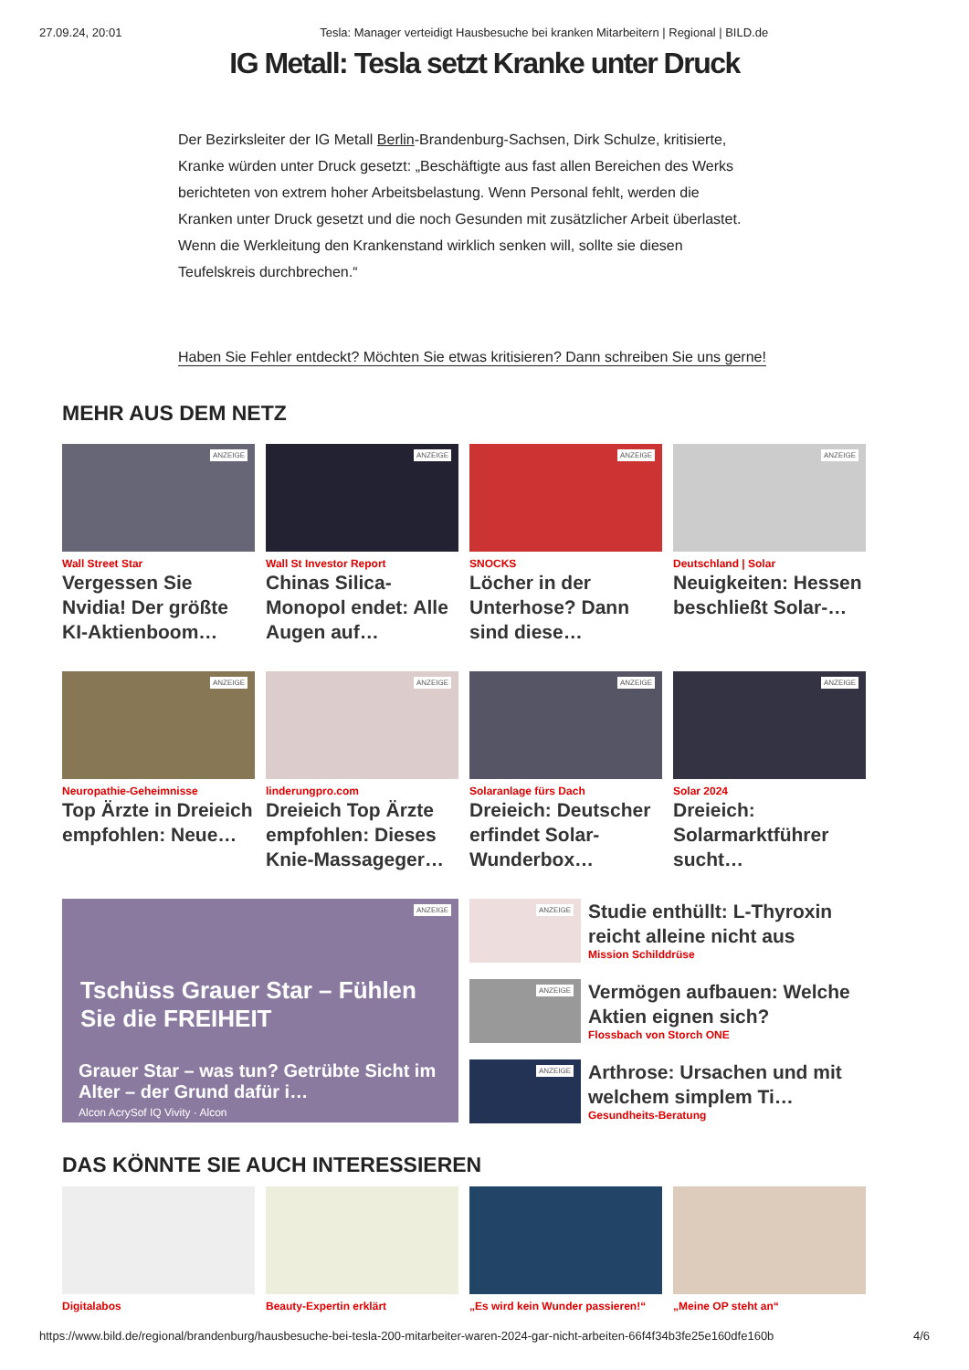27.09.24, 20:01 Tesla: Manager verteidigt Hausbesuche bei kranken Mitarbeitern | Regional | BILD.de
IG Metall: Tesla setzt Kranke unter Druck
Der Bezirksleiter der IG Metall Berlin-Brandenburg-Sachsen, Dirk Schulze, kritisierte, Kranke würden unter Druck gesetzt: „Beschäftigte aus fast allen Bereichen des Werks berichteten von extrem hoher Arbeitsbelastung. Wenn Personal fehlt, werden die Kranken unter Druck gesetzt und die noch Gesunden mit zusätzlicher Arbeit überlastet. Wenn die Werkleitung den Krankenstand wirklich senken will, sollte sie diesen Teufelskreis durchbrechen.“
Haben Sie Fehler entdeckt? Möchten Sie etwas kritisieren? Dann schreiben Sie uns gerne!
MEHR AUS DEM NETZ
ANZEIGE
Wall Street Star
Vergessen Sie Nvidia! Der größte KI-Aktienboom…
ANZEIGE
Wall St Investor Report
Chinas Silica-Monopol endet: Alle Augen auf…
ANZEIGE
SNOCKS
Löcher in der Unterhose? Dann sind diese…
ANZEIGE
Deutschland | Solar
Neuigkeiten: Hessen beschließt Solar-…
ANZEIGE
Neuropathie-Geheimnisse
Top Ärzte in Dreieich empfohlen: Neue…
ANZEIGE
linderungpro.com
Dreieich Top Ärzte empfohlen: Dieses Knie-Massageger…
ANZEIGE
Solaranlage fürs Dach
Dreieich: Deutscher erfindet Solar-Wunderbox…
ANZEIGE
Solar 2024
Dreieich: Solarmarktführer sucht…
ANZEIGE
Tschüss Grauer Star – Fühlen Sie die FREIHEIT
Grauer Star – was tun? Getrübte Sicht im Alter – der Grund dafür i…
Alcon AcrySof IQ Vivity · Alcon
ANZEIGE
Studie enthüllt: L-Thyroxin reicht alleine nicht aus
Mission Schilddrüse
ANZEIGE
Vermögen aufbauen: Welche Aktien eignen sich?
Flossbach von Storch ONE
ANZEIGE
Arthrose: Ursachen und mit welchem simplem Ti…
Gesundheits-Beratung
DAS KÖNNTE SIE AUCH INTERESSIEREN
Digitalabos
Beauty-Expertin erklärt
„Es wird kein Wunder passieren!“
„Meine OP steht an“
https://www.bild.de/regional/brandenburg/hausbesuche-bei-tesla-200-mitarbeiter-waren-2024-gar-nicht-arbeiten-66f4f34b3fe25e160dfe160b 4/6